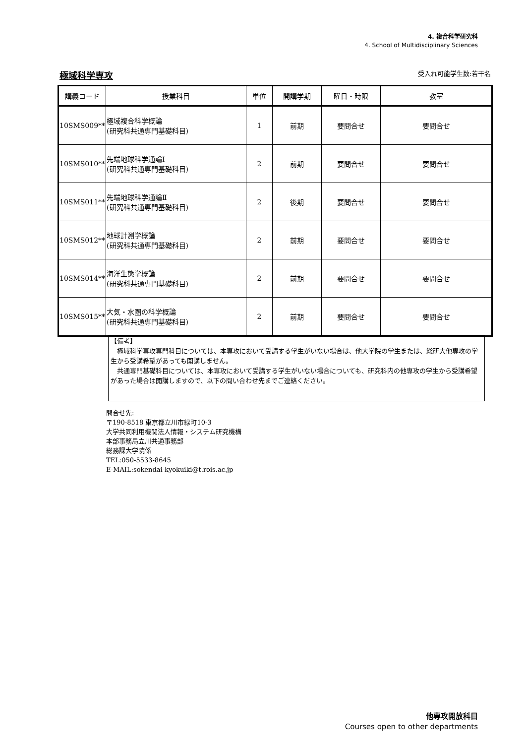4. 複合科学研究科
4. School of Multidisciplinary Sciences
極域科学専攻
受入れ可能学生数:若干名
| 講義コード | 授業科目 | 単位 | 開講学期 | 曜日・時限 | 教室 |
| --- | --- | --- | --- | --- | --- |
| 10SMS009** | 極域複合科学概論 (研究科共通専門基礎科目) | 1 | 前期 | 要問合せ | 要問合せ |
| 10SMS010** | 先端地球科学通論Ⅰ (研究科共通専門基礎科目) | 2 | 前期 | 要問合せ | 要問合せ |
| 10SMS011** | 先端地球科学通論Ⅱ (研究科共通専門基礎科目) | 2 | 後期 | 要問合せ | 要問合せ |
| 10SMS012** | 地球計測学概論 (研究科共通専門基礎科目) | 2 | 前期 | 要問合せ | 要問合せ |
| 10SMS014** | 海洋生態学概論 (研究科共通専門基礎科目) | 2 | 前期 | 要問合せ | 要問合せ |
| 10SMS015** | 大気・水圏の科学概論 (研究科共通専門基礎科目) | 2 | 前期 | 要問合せ | 要問合せ |
【備考】
　極域科学専攻専門科目については、本専攻において受講する学生がいない場合は、他大学院の学生または、総研大他専攻の学生から受講希望があっても開講しません。
　共通専門基礎科目については、本専攻において受講する学生がいない場合についても、研究科内の他専攻の学生から受講希望があった場合は開講しますので、以下の問い合わせ先までご連絡ください。
問合せ先:
〒190-8518 東京都立川市緑町10-3
大学共同利用機関法人情報・システム研究機構
本部事務局立川共通事務部
総務課大学院係
TEL:050-5533-8645
E-MAIL:sokendai-kyokuiki@t.rois.ac.jp
他専攻開放科目
Courses open to other departments